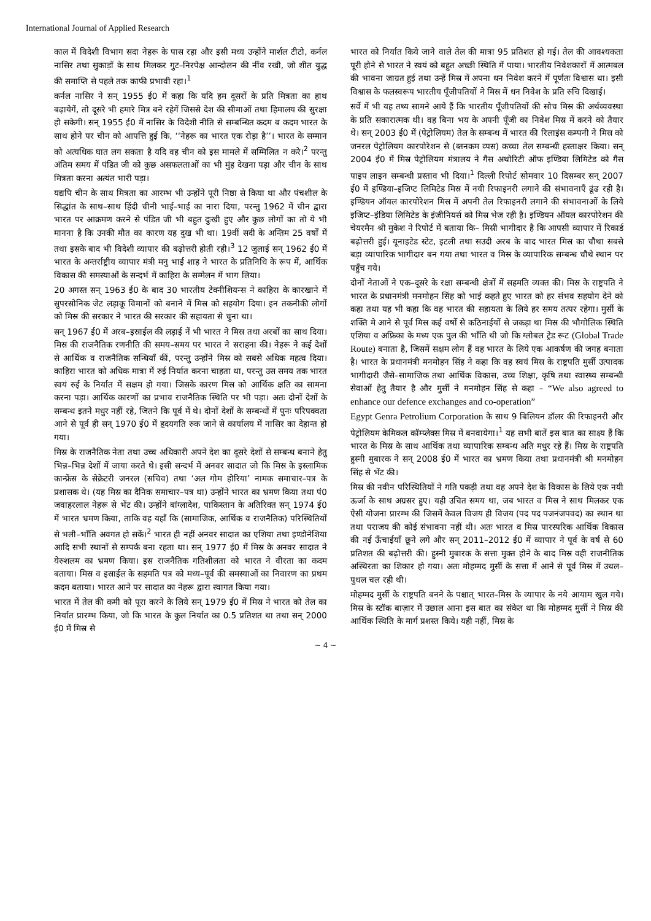International Journal of Applied Research
काल में विदेशी विभाग सदा नेहरू के पास रहा और इसी मध्य उन्होंने मार्शल टीटो, कर्नल नासिर तथा सुकाड़ों के साथ मिलकर गुट–निरपेक्ष आन्दोलन की नींव रखी, जो शीत युद्ध की समाप्ति से पहले तक काफी प्रभावी रहा।<sup>1</sup>
कर्नल नासिर ने सन् 1955 ई0 में कहा कि यदि हम दूसरों के प्रति मित्रता का हाथ बढ़ायेगें, तो दूसरे भी हमारे मित्र बने रहेगें जिससे देश की सीमाओं तथा हिमालय की सुरक्षा हो सकेगी। सन् 1955 ई0 में नासिर के विदेशी नीति से सम्बन्धित कदम ब कदम भारत के साथ होने पर चीन को आपत्ति हुई कि, ‘‘नेहरू का भारत एक रोड़ा है’’। भारत के सम्मान को अत्यधिक घात लग सकता है यदि वह चीन को इस मामले में सम्मिलित न करे।<sup>2</sup> परन्तु अंतिम समय में पंडित जी को कुछ असफलताओं का भी मुंह देखना पड़ा और चीन के साथ मित्रता करना अत्यंत भारी पड़ा।
यद्यपि चीन के साथ मित्रता का आरम्भ भी उन्होंने पूरी निष्ठा से किया था और पंचशील के सिद्धांत के साथ–साथ हिंदी चीनी भाई–भाई का नारा दिया, परन्तु 1962 में चीन द्वारा भारत पर आक्रमण करने से पंडित जी भी बहुत दुःखी हुए और कुछ लोगों का तो ये भी मानना है कि उनकी मौत का कारण यह दुख भी था। 19वीं सदी के अन्तिम 25 वर्षों में तथा इसके बाद भी विदेशी व्यापार की बढ़ोत्तरी होती रही।<sup>3</sup> 12 जुलाई सन् 1962 ई0 में भारत के अन्तर्राष्ट्रीय व्यापार मंत्री मनु भाई शाह ने भारत के प्रतिनिधि के रूप में, आर्थिक विकास की समस्याओं के सन्दर्भ में काहिरा के सम्मेलन में भाग लिया।
20 अगस्त सन् 1963 ई0 के बाद 30 भारतीय टेक्नीशियन्स ने काहिरा के कारखाने में सुपरसोनिक जेट लड़ाकू विमानों को बनाने में मिस्र को सहयोग दिया। इन तकनीकी लोगों को मिस्र की सरकार ने भारत की सरकार की सहायता से चुना था।
सन् 1967 ई0 में अरब–इस्राईल की लड़ाई नें भी भारत ने मिस्र तथा अरबों का साथ दिया। मिस्र की राजनैतिक रणनीति की समय–समय पर भारत ने सराहना की। नेहरू ने कई देशों से आर्थिक व राजनैतिक सन्धियाँ कीं, परन्तु उन्होंने मिस्र को सबसे अधिक महत्व दिया। काहिरा भारत को अधिक मात्रा में रुई निर्यात करना चाहता था, परन्तु उस समय तक भारत स्वयं रुई के निर्यात में सक्षम हो गया। जिसके कारण मिस्र को आर्थिक क्षति का सामना करना पड़ा। आर्थिक कारणों का प्रभाव राजनैतिक स्थिति पर भी पड़ा। अतः दोनों देशों के सम्बन्ध इतने मधुर नहीं रहे, जितने कि पूर्व में थे। दोनों देशों के सम्बन्धों में पुनः परिपक्वता आने से पूर्व ही सन् 1970 ई0 में हृदयगति रुक जाने से कार्यालय में नासिर का देहान्त हो गया।
मिस्र के राजनैतिक नेता तथा उच्च अधिकारी अपने देश का दूसरे देशों से सम्बन्ध बनाने हेतु भिन्न–भिन्न देशों में जाया करते थे। इसी सन्दर्भ में अनवर सादात जो कि मिस्र के इस्लामिक कान्फ्रेंस के सेक्रेटरी जनरल (सचिव) तथा ‘अल गोम होरिया’ नामक समाचार–पत्र के प्रशासक थे। (यह मिस्र का दैनिक समाचार–पत्र था) उन्होंने भारत का भ्रमण किया तथा पं0 जवाहरलाल नेहरू से भेंट की। उन्होंने बांग्लादेश, पाकिस्तान के अतिरिक्त सन् 1974 ई0 में भारत भ्रमण किया, ताकि वह यहाँ कि (सामाजिक, आर्थिक व राजनैतिक) परिस्थितियों से भली–भाँति अवगत हो सकें।<sup>2</sup> भारत ही नहीं अनवर सादात का एशिया तथा इण्डोनेशिया आदि सभी स्थानों से सम्पर्क बना रहता था। सन् 1977 ई0 में मिस्र के अनवर सादात ने येरुशलम का भ्रमण किया। इस राजनैतिक गतिशीलता को भारत ने वीरता का कदम बताया। मिस्र व इस्राईल के सहमति पत्र को मध्य–पूर्व की समस्याओं का निवारण का प्रथम कदम बताया। भारत आने पर सादात का नेहरू द्वारा स्वागत किया गया।
भारत में तेल की कमी को पूरा करने के लिये सन् 1979 ई0 में मिस्र ने भारत को तेल का निर्यात प्रारम्भ किया, जो कि भारत के कुल निर्यात का 0.5 प्रतिशत था तथा सन् 2000 ई0 में मिस्र से
भारत को निर्यात किये जाने वाले तेल की मात्रा 95 प्रतिशत हो गई। तेल की आवश्यकता पूरी होने से भारत ने स्वयं को बहुत अच्छी स्थिति में पाया। भारतीय निवेशकारों में आत्मबल की भावना जाग्रत हुई तथा उन्हें मिस्र में अपना धन निवेश करने में पूर्णतः विश्वास था। इसी विश्वास के फलस्वरूप भारतीय पूँजीपतियों ने मिस्र में धन निवेश के प्रति रुचि दिखाई।
सर्वे में भी यह तथ्य सामने आये हैं कि भारतीय पूँजीपतियों की सोच मिस्र की अर्थव्यवस्था के प्रति सकारात्मक थी। वह बिना भय के अपनी पूँजी का निवेश मिस्र में करने को तैयार थे। सन् 2003 ई0 में (पेट्रोलियम) तेल के सम्बन्ध में भारत की रिलाइंस कम्पनी ने मिस्र को जनरल पेट्रोलियम कारपोरेशन से (ब्तनकम व्पस) कच्चा तेल सम्बन्धी हस्ताक्षर किया। सन् 2004 ई0 में मिस्र पेट्रोलियम मंत्रालय ने गैस अथोरिटी ऑफ इण्डिया लिमिटेड को गैस पाइप लाइन सम्बन्धी प्रस्ताव भी दिया।<sup>1</sup> दिल्ली रिपोर्ट सोमवार 10 दिसम्बर सन् 2007 ई0 में इण्डिया–इजिप्ट लिमिटेड मिस्र में नयी रिफाइनरी लगाने की संभावनाएँ ढूंढ रही है। इण्डियन ऑयल कारपोरेशन मिस्र में अपनी तेल रिफाइनरी लगाने की संभावनाओं के लिये इजिप्ट–इंडिया लिमिटेड के इंजीनियर्स को मिस्र भेज रही है। इण्डियन ऑयल कारपोरेशन की चेयरमैन श्री मुकेश ने रिपोर्ट में बताया कि– मिस्री भागीदार है कि आपसी व्यापार में रिकार्ड बढ़ोत्तरी हुई। यूनाइटेड स्टेट, इटली तथा सउदी अरब के बाद भारत मिस्र का चौथा सबसे बड़ा व्यापारिक भागीदार बन गया तथा भारत व मिस्र के व्यापारिक सम्बन्ध चौथे स्थान पर पहुँच गये।
दोनों नेताओं ने एक–दूसरे के रक्षा सम्बन्धी क्षेत्रों में सहमति व्यक्त की। मिस्र के राष्ट्रपति ने भारत के प्रधानमंत्री मनमोहन सिंह को भाई कहते हुए भारत को हर संभव सहयोग देने को कहा तथा यह भी कहा कि वह भारत की सहायता के लिये हर समय तत्पर रहेगा। मुर्सी के शक्ति मे आने से पूर्व मिस्र कई वर्षो से कठिनाईयों से जकड़ा था मिस्र की भौगोलिक स्थिति एशिया व अफ्रिका के मध्य एक पुल की भाँति थी जो कि ग्लोबल ट्रेड रूट (Global Trade Route) बनाता है, जिसमें सक्षम लोग हैं वह भारत के लिये एक आकर्षण की जगह बनाता है। भारत के प्रधानमंत्री मनमोहन सिंह ने कहा कि वह स्वयं मिस्र के राष्ट्रपति मुर्सी उत्पादक भागीदारी जैसे–सामाजिक तथा आर्थिक विकास, उच्च शिक्षा, कृषि तथा स्वास्थ्य सम्बन्धी सेवाओं हेतु तैयार है और मुर्सी ने मनमोहन सिंह से कहा – “We also agreed to enhance our defence exchanges and co-operation”
Egypt Genra Petrolium Corporation के साथ 9 बिलियन डॉलर की रिफाइनरी और पेट्रोलियम केमिकल कॉम्प्लेक्स मिस्र में बनवायेगा।<sup>1</sup> यह सभी बातें इस बात का साक्ष्य हैं कि भारत के मिस्र के साथ आर्थिक तथा व्यापारिक सम्बन्ध अति मधुर रहे हैं। मिस्र के राष्ट्रपति हुस्नी मुबारक ने सन् 2008 ई0 में भारत का भ्रमण किया तथा प्रधानमंत्री श्री मनमोहन सिंह से भेंट की।
मिस्र की नवीन परिस्थितियों ने गति पकड़ी तथा वह अपने देश के विकास के लिये एक नयी ऊर्जा के साथ अग्रसर हुए। यही उचित समय था, जब भारत व मिस्र ने साथ मिलकर एक ऐसी योजना प्रारम्भ की जिसमें केवल विजय ही विजय (पद पद पजनंजपवद) का स्थान था तथा पराजय की कोई संभावना नहीं थी। अतः भारत व मिस्र पारस्परिक आर्थिक विकास की नई ऊँचाईयाँ छूने लगे और सन् 2011–2012 ई0 में व्यापार ने पूर्व के वर्ष से 60 प्रतिशत की बढ़ोत्तरी की। हुस्नी मुबारक के सत्ता मुक्त होने के बाद मिस्र वही राजनीतिक अस्थिरता का शिकार हो गया। अतः मोहम्मद मुर्सी के सत्ता में आने से पूर्व मिस्र में उथल–पुथल चल रही थी।
मोहम्मद मुर्सी के राष्ट्रपति बनने के पश्चात् भारत–मिस्र के व्यापार के नये आयाम खुल गये। मिस्र के स्टॉक बाज़ार में उछाल आना इस बात का संकेत था कि मोहम्मद मुर्सी ने मिस्र की आर्थिक स्थिति के मार्ग प्रशस्त किये। यही नहीं, मिस्र के
~ 4 ~